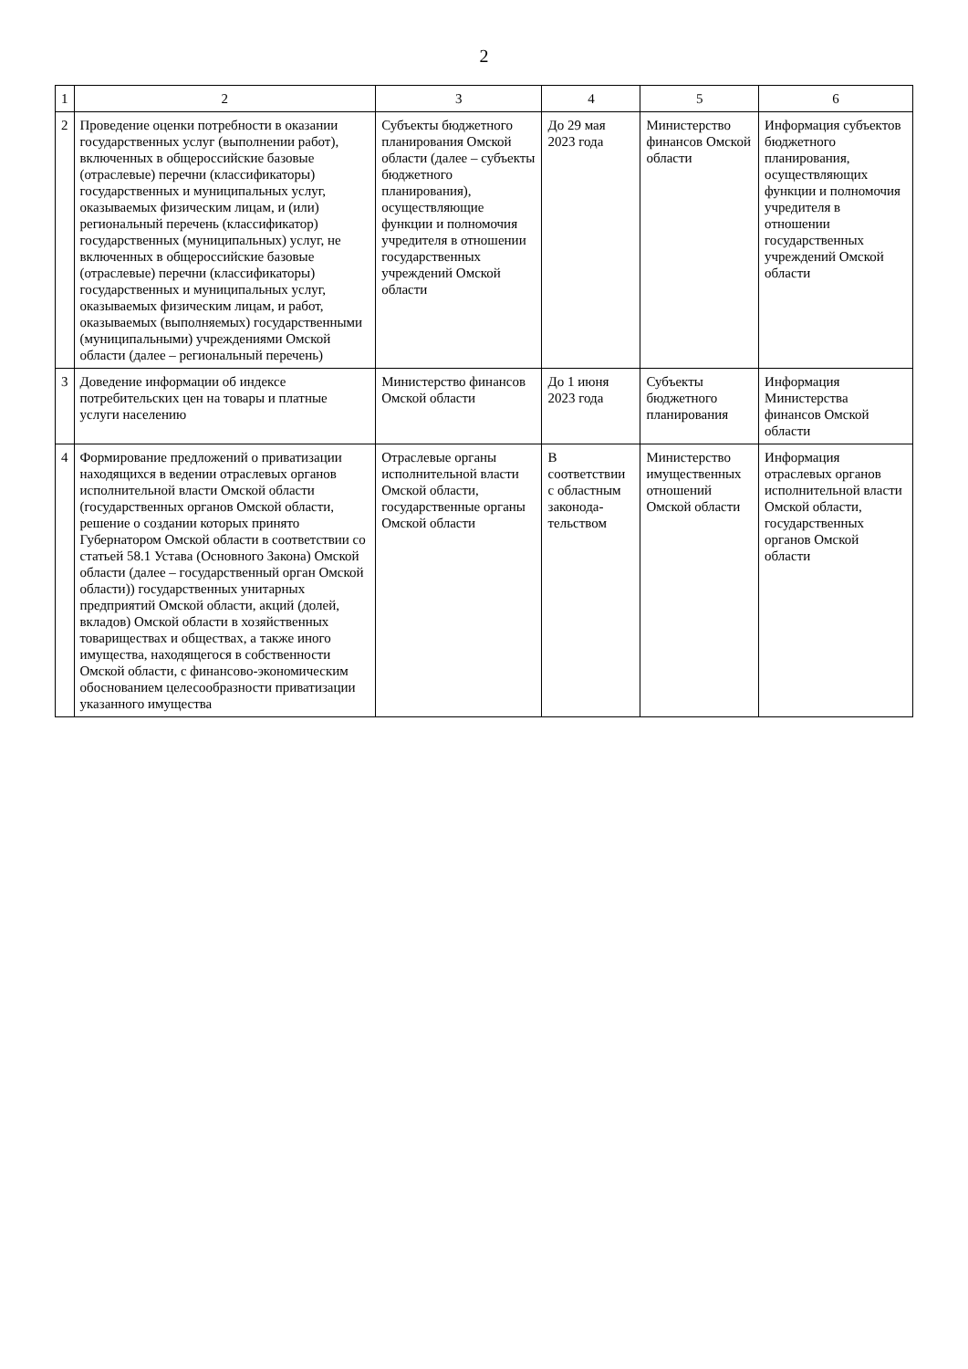2
| 1 | 2 | 3 | 4 | 5 | 6 |
| --- | --- | --- | --- | --- | --- |
| 2 | Проведение оценки потребности в оказании государственных услуг (выполнении работ), включенных в общероссийские базовые (отраслевые) перечни (классификаторы) государственных и муниципальных услуг, оказываемых физическим лицам, и (или) региональный перечень (классификатор) государственных (муниципальных) услуг, не включенных в общероссийские базовые (отраслевые) перечни (классификаторы) государственных и муниципальных услуг, оказываемых физическим лицам, и работ, оказываемых (выполняемых) государственными (муниципальными) учреждениями Омской области (далее – региональный перечень) | Субъекты бюджетного планирования Омской области (далее – субъекты бюджетного планирования), осуществляющие функции и полномочия учредителя в отношении государственных учреждений Омской области | До 29 мая 2023 года | Министерство финансов Омской области | Информация субъектов бюджетного планирования, осуществляющих функции и полномочия учредителя в отношении государственных учреждений Омской области |
| 3 | Доведение информации об индексе потребительских цен на товары и платные услуги населению | Министерство финансов Омской области | До 1 июня 2023 года | Субъекты бюджетного планирования | Информация Министерства финансов Омской области |
| 4 | Формирование предложений о приватизации находящихся в ведении отраслевых органов исполнительной власти Омской области (государственных органов Омской области, решение о создании которых принято Губернатором Омской области в соответствии со статьей 58.1 Устава (Основного Закона) Омской области (далее – государственный орган Омской области)) государственных унитарных предприятий Омской области, акций (долей, вкладов) Омской области в хозяйственных товариществах и обществах, а также иного имущества, находящегося в собственности Омской области, с финансово-экономическим обоснованием целесообразности приватизации указанного имущества | Отраслевые органы исполнительной власти Омской области, государственные органы Омской области | В соответствии с областным законода-тельством | Министерство имущественных отношений Омской области | Информация отраслевых органов исполнительной власти Омской области, государственных органов Омской области |